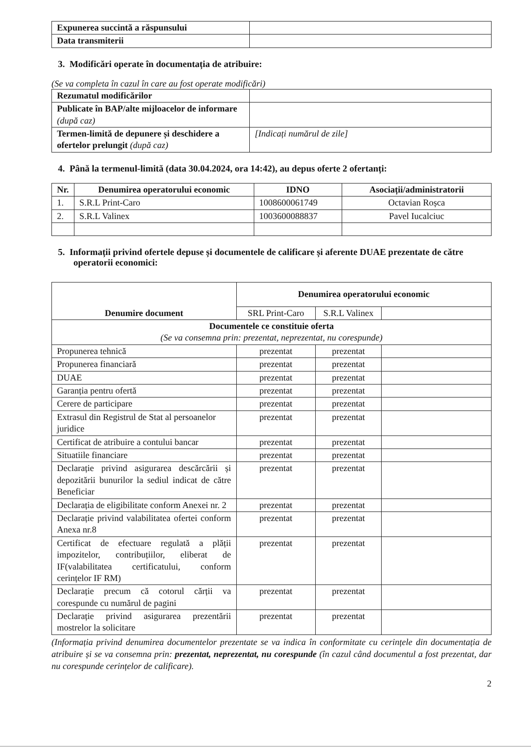| Expunerea succintă a răspunsului | |
| Data transmiterii | |
3. Modificări operate în documentația de atribuire:
(Se va completa în cazul în care au fost operate modificări)
| Rezumatul modificărilor | |
| Publicate în BAP/alte mijloacelor de informare (după caz) | |
| Termen-limită de depunere și deschidere a ofertelor prelungit (după caz) | [Indicați numărul de zile] |
4. Până la termenul-limită (data 30.04.2024, ora 14:42), au depus oferte 2 ofertanți:
| Nr. | Denumirea operatorului economic | IDNO | Asociații/administratorii |
| --- | --- | --- | --- |
| 1. | S.R.L Print-Caro | 1008600061749 | Octavian Roșca |
| 2. | S.R.L Valinex | 1003600088837 | Pavel Iucalciuc |
5. Informații privind ofertele depuse și documentele de calificare și aferente DUAE prezentate de către operatorii economici:
| Denumire document | Denumirea operatorului economic | | |
| --- | --- | --- | --- |
| | SRL Print-Caro | S.R.L Valinex | |
| Documentele ce constituie oferta (Se va consemna prin: prezentat, neprezentat, nu corespunde) | | | |
| Propunerea tehnică | prezentat | prezentat | |
| Propunerea financiară | prezentat | prezentat | |
| DUAE | prezentat | prezentat | |
| Garanția pentru ofertă | prezentat | prezentat | |
| Cerere de participare | prezentat | prezentat | |
| Extrasul din Registrul de Stat al persoanelor juridice | prezentat | prezentat | |
| Certificat de atribuire a contului bancar | prezentat | prezentat | |
| Situatiile financiare | prezentat | prezentat | |
| Declarație privind asigurarea descărcării și depozitării bunurilor la sediul indicat de către Beneficiar | prezentat | prezentat | |
| Declarația de eligibilitate conform Anexei nr. 2 | prezentat | prezentat | |
| Declarație privind valabilitatea ofertei conform Anexa nr.8 | prezentat | prezentat | |
| Certificat de efectuare regulată a plății impozitelor, contribuțiilor, eliberat de IF(valabilitatea certificatului, conform cerințelor IF RM) | prezentat | prezentat | |
| Declarație precum că cotorul cărții va corespunde cu numărul de pagini | prezentat | prezentat | |
| Declarație privind asigurarea prezentării mostrelor la solicitare | prezentat | prezentat | |
(Informația privind denumirea documentelor prezentate se va indica în conformitate cu cerințele din documentația de atribuire și se va consemna prin: prezentat, neprezentat, nu corespunde (în cazul când documentul a fost prezentat, dar nu corespunde cerințelor de calificare).
2